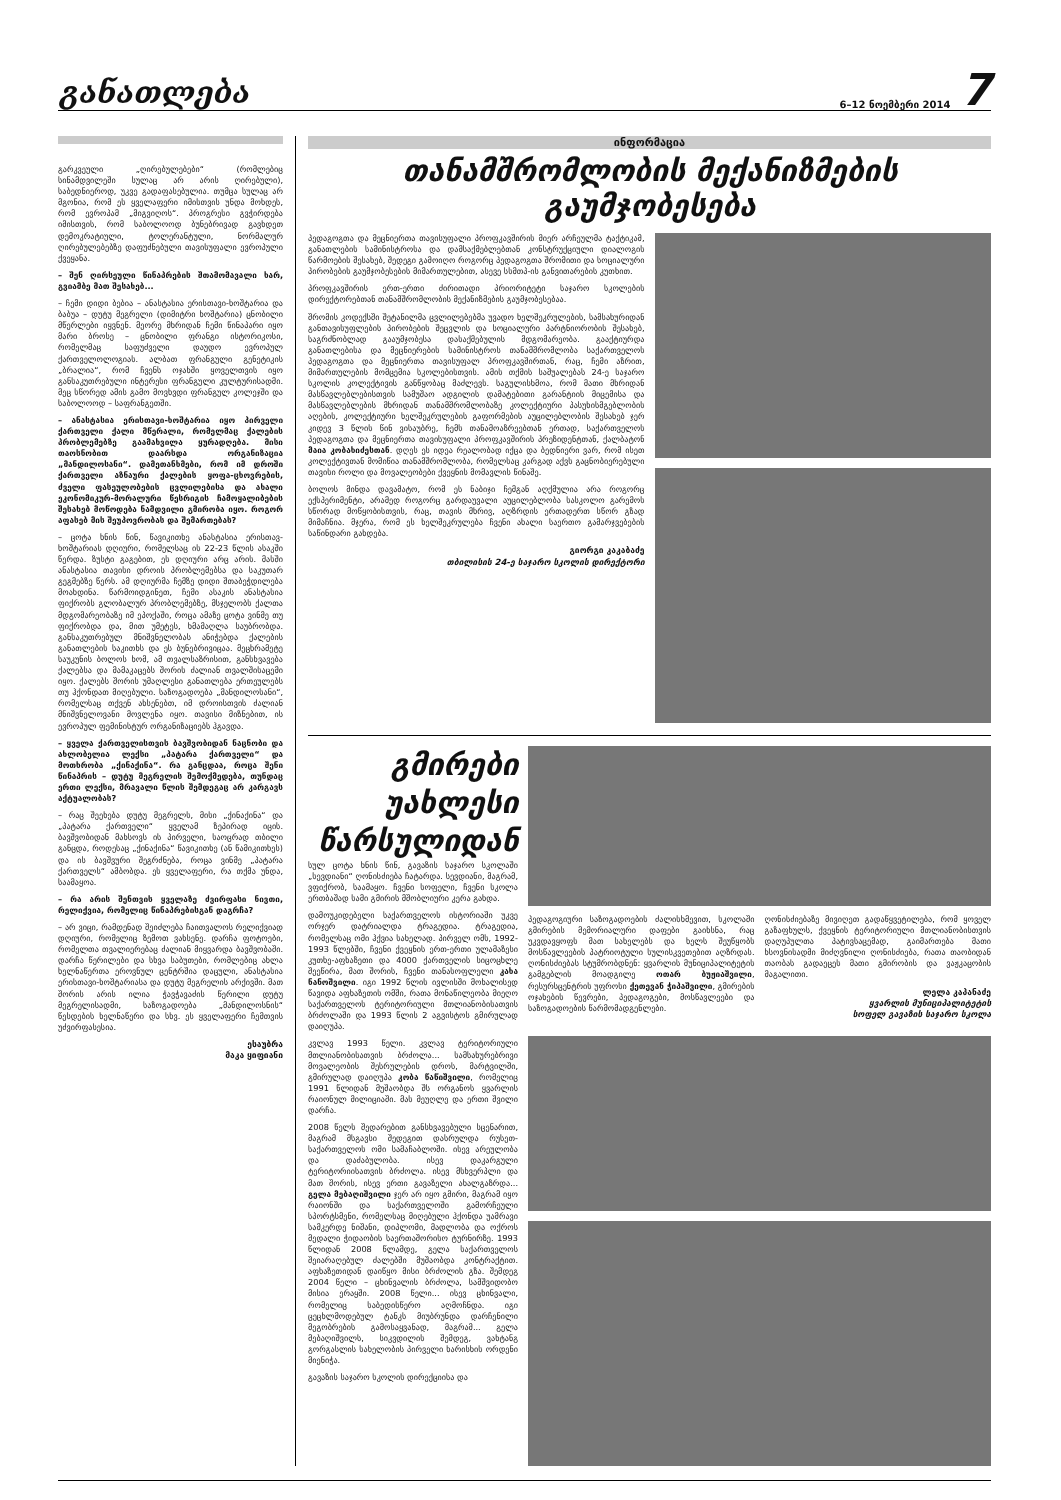განათლება 6–12 ნოემბერი 2014 7
გარკვეული „ღირებულებები“ (რომლებიც სინამდვილეში სულაც არ არის ღირებული), საბედნიეროდ, უკვე გადაფასებულია. თუმცა სულაც არ მგონია, რომ ეს ყველაფერი იმისთვის უნდა მოხდეს, რომ ევროპამ „მიგვიღოს“. პროგრესი გვჭირდება იმისთვის, რომ საბოლოოდ ბუნებრივად გავხდეთ დემოკრატიული, ტოლერანტული, ნორმალურ ღირებულებებზე დაფუძნებული თავისუფალი ევროპული ქვეყანა.
– შენ ღირსეული წინაპრების შთამომავალი ხარ, გვიამბე მათ შესახებ...
– ჩემი დიდი ბებია – ანასტასია ერისთავი-ხოშტარია და ბაბუა – დუტუ მეგრელი (დიმიტრი ხოშტარია) ცნობილი მწერლები იყვნენ. მეორე მხრიდან ჩემი წინაპარი იყო მარი ბროსე – ცნობილი ფრანგი ისტორიკოსი, რომელმაც საფუძველი დაუდო ევროპულ ქართველოლოგიას. ალბათ ფრანგული გენეტიკის „ბრალია“, რომ ჩვენს ოჯახში ყოველთვის იყო განსაკუთრებული ინტერესი ფრანგული კულტურისადმი. მეც სწორედ ამის გამო მოვხვდი ფრანგულ კოლეჯში და საბოლოოდ – საფრანგეთში.
– ანასტასია ერისთავი-ხოშტარია იყო პირველი ქართველი ქალი მწერალი, რომელმაც ქალების პრობლემებზე გაამახვილა ყურადღება. მისი თაოსნობით დაარსდა ორგანიზაცია „მანდილოსანი“. დამეთანხმები, რომ იმ დროში ქართველი აზნაური ქალების ყოფა-ცხოვრების, ძველი ფასეულობების ცვლილებისა და ახალი ეკონომიკურ-მორალური წესრიგის ჩამოყალიბების შესახებ მოწოდება ნამდვილი გმირობა იყო. როგორ აფასებ მის შეუპოვრობას და შემართებას?
– ცოტა ხნის წინ, წავიკითხე ანასტასია ერისთავ-ხოშტარიას დღიური, რომელსაც ის 22-23 წლის ასაკში წერდა. ზუსტი გაგებით, ეს დღიური არც არის. მასში ანასტასია თავისი დროის პრობლემებსა და საკუთარ გეგმებზე წერს. ამ დღიურმა ჩემზე დიდი შთაბეჭდილება მოახდინა. წარმოიდგინეთ, ჩემი ასაკის ანასტასია ფიქრობს გლობალურ პრობლემებზე, მსჯელობს ქალთა მდგომარეობაზე იმ ეპოქაში, როცა ამაზე ცოტა ვინმე თუ ფიქრობდა და, მით უმეტეს, ხმამაღლა საუბრობდა. განსაკუთრებულ მნიშვნელობას ანიჭებდა ქალების განათლების საკითხს და ეს ბუნებრივიცაა. მეცხრამეტე საუკუნის ბოლოს ხომ, ამ თვალსაზრისით, განსხვავება ქალებსა და მამაკაცებს შორის ძალიან თვალშისაცემი იყო. ქალებს შორის უმაღლესი განათლება ერთეულებს თუ ჰქონდათ მიღებული. საზოგადოება „მანდილოსანი“, რომელსაც თქვენ ახსენებთ, იმ დროისთვის ძალიან მნიშვნელოვანი მოვლენა იყო. თავისი მიზნებით, ის ევროპულ ფემინისტურ ორგანიზაციებს ჰგავდა.
– ყველა ქართველისთვის ბავშვობიდან ნაცნობი და ახლობელია ლექსი „პატარა ქართველი“ და მოთხრობა „ქინაქინა“. რა განცდაა, როცა შენი წინაპრის – დუტუ მეგრელის შემოქმედება, თუნდაც ერთი ლექსი, მრავალი წლის შემდეგაც არ კარგავს აქტუალობას?
– რაც შეეხება დუტუ მეგრელს, მისი „ქინაქინა“ და „პატარა ქართველი“ ყველამ ზეპირად იცის. ბავშვობიდან მახსოვს ის პირველი, საოცრად თბილი განცდა, როდესაც „ქინაქინა“ წავიკითხე (ან წამიკითხეს) და ის ბავშვური შეგრძნება, როცა ვინმე „პატარა ქართველს“ ამბობდა. ეს ყველაფერი, რა თქმა უნდა, საამაყოა.
– რა არის შენთვის ყველაზე ძვირფასი ნივთი, რელიქვია, რომელიც წინაპრებისგან დაგრჩა?
– არ ვიცი, რამდენად შეიძლება ჩაითვალოს რელიქვიად დღიური, რომელიც ზემოთ ვახსენე. დარჩა ფოტოები, რომელთა თვალიერებაც ძალიან მიყვარდა ბავშვობაში. დარჩა წერილები და სხვა საბუთები, რომლებიც ახლა ხელნაწერთა ეროვნულ ცენტრშია დაცული, ანასტასია ერისთავი-ხოშტარიასა და დუტუ მეგრელის არქივში. მათ შორის არის ილია ჭავჭავაძის წერილი დუტუ მეგრელისადმი, საზოგადოება „მანდილოსნის“ წესდების ხელნაწერი და სხვ. ეს ყველაფერი ჩემთვის უძვირფასესია.
ესაუბრა
მაკა ყიფიანი
ინფორმაცია
თანამშრომლობის მექანიზმების გაუმჯობესება
პედაგოგთა და მეცნიერთა თავისუფალი პროფკავშირის მიერ არჩეულმა ტაქტიკამ, განათლების სამინისტროსა და დამსაქმებლებთან კონსტრუქციული დიალოგის წარმოების შესახებ, შედეგი გამოიღო როგორც პედაგოგთა შრომითი და სოციალური პირობების გაუმჯობესების მიმართულებით, ასევე სსმთპ-ის განვითარების კუთხით.
პროფკავშირის ერთ-ერთი ძირითადი პრიორიტეტი საჯარო სკოლების დირექტორებთან თანამშრომლობის მექანიზმების გაუმჯობესებაა.
შრომის კოდექსში შეტანილმა ცვლილებებმა უვადო ხელშეკრულების, სამსახურიდან განთავისუფლების პირობების შეცვლის და სოციალური პარტნიორობის შესახებ, საგრძნობლად გააუმჯობესა დასაქმებულის მდგომარეობა. გააქტიურდა განათლებისა და მეცნიერების სამინისტროს თანამშრომლობა საქართველოს პედაგოგთა და მეცნიერთა თავისუფალ პროფკავშირთან, რაც, ჩემი აზრით, მიმართულების მომცემია სკოლებისთვის. ამის თქმის საშუალებას 24-ე საჯარო სკოლის კოლექტივის განწყობაც მაძლევს. საგულისხმოა, რომ მათი მხრიდან მასწავლებლებისთვის სამუშაო ადგილის დამატებითი გარანტიის მიცემისა და მასწავლებლების მხრიდან თანამშრომლობაზე კოლექტიური პასუხისმგებლობის აღების, კოლექტიური ხელშეკრულების გაფორმების აუცილებლობის შესახებ ჯერ კიდევ 3 წლის წინ ვისაუბრე, ჩემს თანამოაზრეებთან ერთად, საქართველოს პედაგოგთა და მეცნიერთა თავისუფალი პროფკავშირის პრეზიდენტთან, ქალბატონ მაია კობახიძესთან. დღეს ეს იდეა რეალობად იქცა და ბედნიერი ვარ, რომ ისეთ კოლექტივთან მომიწია თანამშრომლობა, რომელსაც კარგად აქვს გაცნობიერებული თავისი როლი და მოვალეობები ქვეყნის მომავლის წინაშე.
ბოლოს მინდა დავამატო, რომ ეს ნაბიჯი ჩემგან აღქმულია არა როგორც ექსპერიმენტი, არამედ როგორც გარდაუვალი აუცილებლობა სასკოლო გარემოს სწორად მოწყობისთვის, რაც, თავის მხრივ, აღზრდის ერთადერთ სწორ გზად მიმაჩნია. მჯერა, რომ ეს ხელშეკრულება ჩვენი ახალი საერთო გამარჯვებების საწინდარი გახდება.
გიორგი კაკაბაძე
თბილისის 24-ე საჯარო სკოლის დირექტორი
გმირები
უახლესი
წარსულიდან
სულ ცოტა ხნის წინ, გავაზის საჯარო სკოლაში „სევდიანი“ ღონისძიება ჩატარდა. სევდიანი, მაგრამ, ვფიქრობ, საამაყო. ჩვენი სოფელი, ჩვენი სკოლა ერთბაშად სამი გმირის მშობლიური კერა გახდა.
დამოუკიდებელი საქართველოს ისტორიაში უკვე ორჯერ დატრიალდა ტრაგედია. ტრაგედია, რომელსაც ომი ჰქვია სახელად. პირველ ომს, 1992-1993 წლებში, ჩვენი ქვეყნის ერთ-ერთი ულამაზესი კუთხე-აფხაზეთი და 4000 ქართველის სიცოცხლე შეეწირა, მათ შორის, ჩვენი თანასოფლელი კახა ნანოშვილი. იგი 1992 წლის ივლისში მოხალისედ წავიდა აფხაზეთის ომში, რათა მონაწილეობა მიეღო საქართველოს ტერიტორიული მთლიანობისათვის ბრძოლაში და 1993 წლის 2 აგვისტოს გმირულად დაიღუპა.
კვლავ 1993 წელი. კვლავ ტერიტორიული მთლიანობისათვის ბრძოლა... სამსახურებრივი მოვალეობის შესრულების დროს, მარტვილში, გმირულად დაიღუპა კობა წაწიშვილი, რომელიც 1991 წლიდან მუშაობდა შს ორგანოს ყვარლის რაიონულ მილიციაში. მას მეუღლე და ერთი შვილი დარჩა.
2008 წელს შედარებით განსხვავებული სცენარით, მაგრამ მსგავსი შედეგით დასრულდა რუსეთ-საქართველოს ომი სამაჩაბლოში. ისევ არეულობა და დაძაბულობა. ისევ დაკარგული ტერიტორიისათვის ბრძოლა. ისევ მსხვერპლი და მათ შორის, ისევ ერთი გავაზელი ახალგაზრდა... გელა მებაღიშვილი ჯერ არ იყო გმირი, მაგრამ იყო რაიონში და საქართველოში გამორჩეული სპორტსმენი, რომელსაც მიღებული ჰქონდა უამრავი სამკერდე ნიშანი, დიპლომი, მადლობა და ოქროს მედალი ჭიდაობის საერთაშორისო ტურნირზე. 1993 წლიდან 2008 წლამდე, გელა საქართველოს შეიარაღებულ ძალებში მუშაობდა კონტრაქტით. აფხაზეთიდან დაიწყო მისი ბრძოლის გზა. შემდეგ 2004 წელი – ცხინვალის ბრძოლა, სამშვიდობო მისია ერაყში. 2008 წელი... ისევ ცხინვალი, რომელიც საბედისწერო აღმოჩნდა. იგი ცეცხლმოდებულ ტანკს მიუბრუნდა დარჩენილი მეგობრების გამოსაყვანად, მაგრამ... გელა მებაღიშვილს, სიკვდილის შემდეგ, ვახტანგ გორგასლის სახელობის პირველი ხარისხის ორდენი მიენიჭა.
გავაზის საჯარო სკოლის დირექციისა და
პედაგოგიური საზოგადოების ძალისხმევით, სკოლაში გმირების მემორიალური დაფები გაიხსნა, რაც უკვდავყოფს მათ სახელებს და ხელს შეუწყობს მოსწავლეების პატრიოტული სულისკვეთებით აღზრდას. ღონისძიებას სტუმრობდნენ: ყვარლის მუნიციპალიტეტის გამგებლის მოადგილე ოთარ ბუჟიაშვილი, რესურსცენტრის უფროსი ქეთევან ჭიპაშვილი, გმირების ოჯახების წევრები, პედაგოგები, მოსწავლეები და საზოგადოების წარმომადგენლები.
ღონისძიებაზე მივიღეთ გადაწყვეტილება, რომ ყოველ გაზაფხულს, ქვეყნის ტერიტორიული მთლიანობისთვის დაღუპულთა პატივსაცემად, გაიმართება მათი ხსოვნისადმი მიძღვნილი ღონისძიება, რათა თაობიდან თაობას გადაეცეს მათი გმირობის და ვაჟკაცობის მაგალითი.
ლელა კაპანაძე
ყვარლის მუნიციპალიტეტის
სოფელ გავაზის საჯარო სკოლა